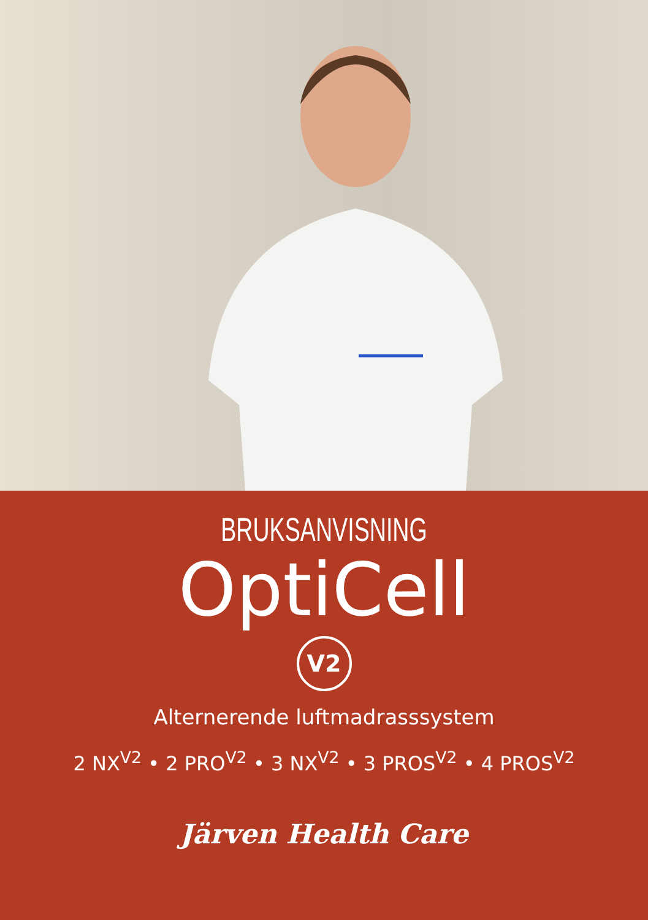BRUKSANVISNING
OptiCell
V2
Alternerende luftmadrasssystem
2 NX<sup>V2</sup> • 2 PRO<sup>V2</sup> • 3 NX<sup>V2</sup> • 3 PROS<sup>V2</sup> • 4 PROS<sup>V2</sup>
Järven Health Care